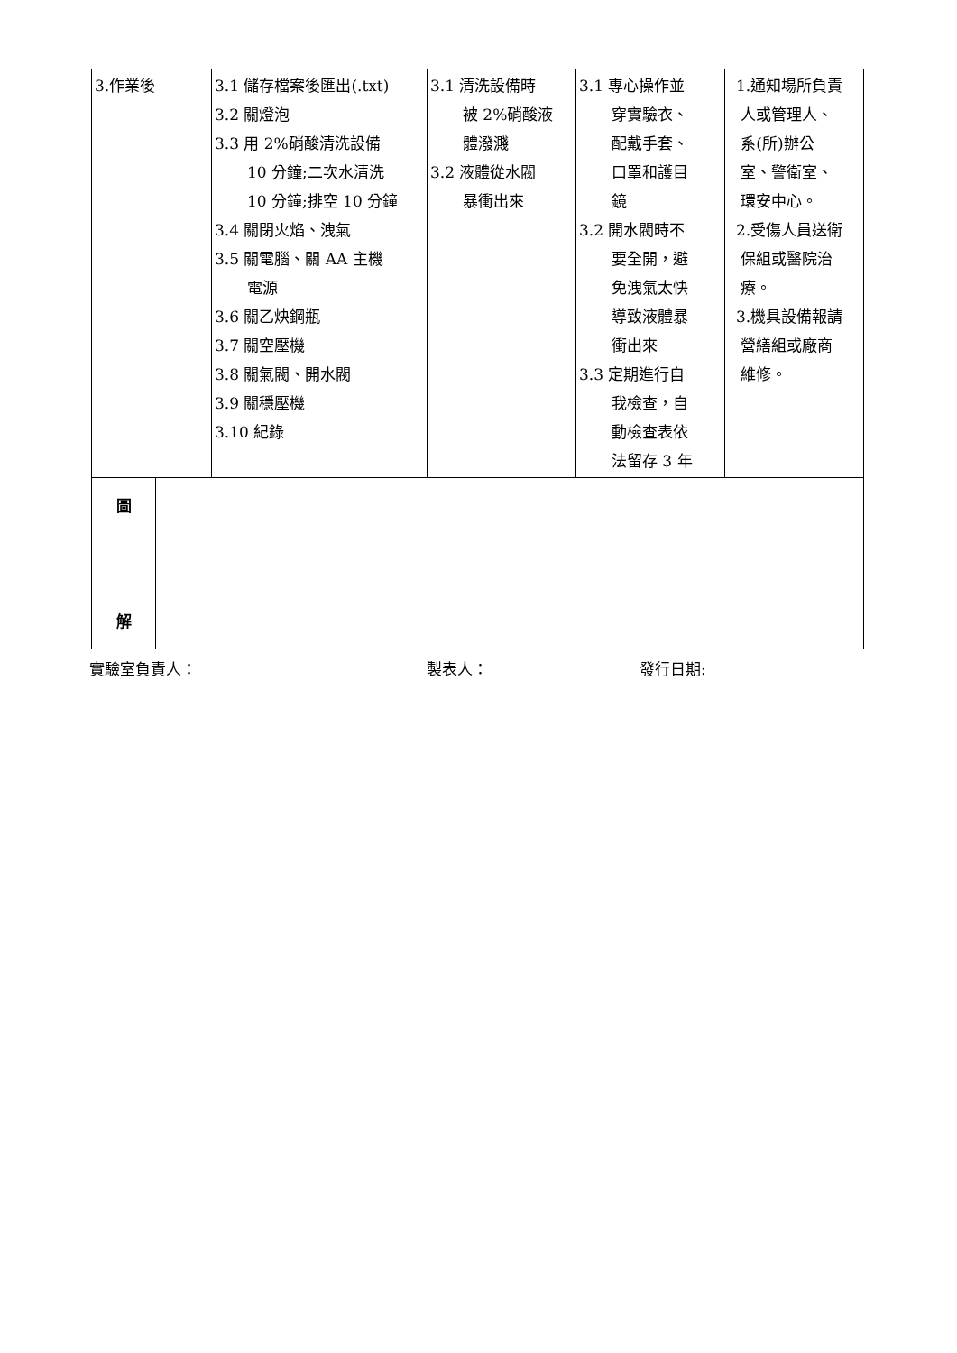| 3.作業後 | | 3.1 儲存檔案後匯出(.txt) 3.2 關燈泡 3.3 用 2%硝酸清洗設備 10 分鐘;二次水清洗 10 分鐘;排空 10 分鐘 3.4 關閉火焰、洩氣 3.5 關電腦、關 AA 主機 電源 3.6 關乙炔鋼瓶 3.7 關空壓機 3.8 關氣閥、開水閥 3.9 關穩壓機 3.10 紀錄 | 3.1 清洗設備時 被 2%硝酸液 體潑濺 3.2 液體從水閥 暴衝出來 | 3.1 專心操作並 穿實驗衣、 配戴手套、 口罩和護目 鏡 3.2 開水閥時不 要全開，避 免洩氣太快 導致液體暴 衝出來 3.3 定期進行自 我檢查，自 動檢查表依 法留存 3 年 | 1.通知場所負責 人或管理人、 系(所)辦公 室、警衛室、 環安中心。 2.受傷人員送衛 保組或醫院治 療。 3.機具設備報請 營繕組或廠商 維修。 |
| 圖 解 | | | | | |
實驗室負責人： 製表人： 發行日期: